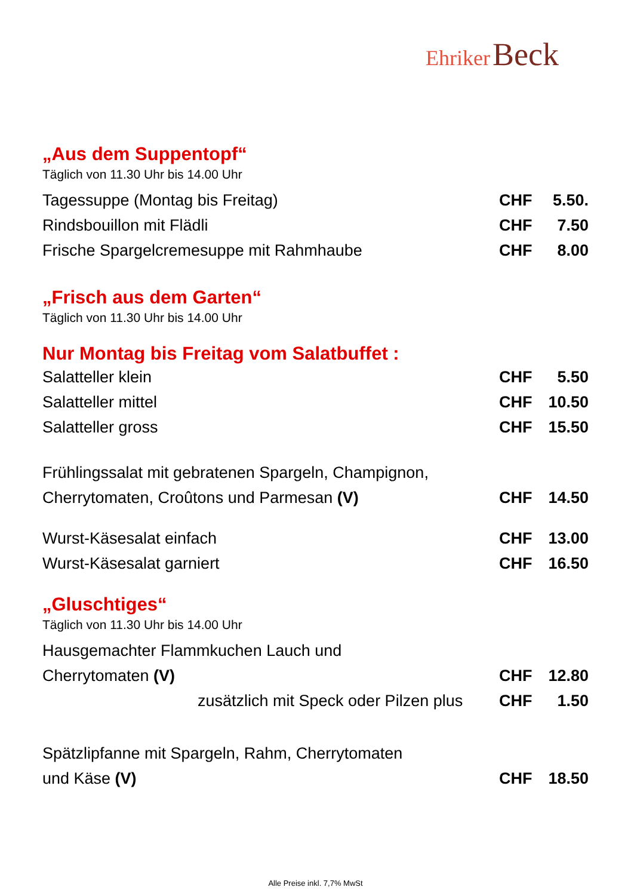Ehriker Beck
„Aus dem Suppentopf“
Täglich von 11.30 Uhr bis 14.00 Uhr
| Tagessuppe (Montag bis Freitag) | CHF | 5.50. |
| Rindsbouillon mit Flädli | CHF | 7.50 |
| Frische Spargelcremesuppe mit Rahmhaube | CHF | 8.00 |
„Frisch aus dem Garten“
Täglich von 11.30 Uhr bis 14.00 Uhr
Nur Montag bis Freitag vom Salatbuffet :
| Salatteller klein | CHF | 5.50 |
| Salatteller mittel | CHF | 10.50 |
| Salatteller gross | CHF | 15.50 |
| Frühlingssalat mit gebratenen Spargeln, Champignon, | | |
| Cherrytomaten, Croûtons und Parmesan (V) | CHF | 14.50 |
| Wurst-Käsesalat einfach | CHF | 13.00 |
| Wurst-Käsesalat garniert | CHF | 16.50 |
„Gluschtiges“
Täglich von 11.30 Uhr bis 14.00 Uhr
| Hausgemachter Flammkuchen Lauch und | | |
| Cherrytomaten (V) | CHF | 12.80 |
| zusätzlich mit Speck oder Pilzen plus | CHF | 1.50 |
| Spätzlipfanne mit Spargeln, Rahm, Cherrytomaten | | |
| und Käse (V) | CHF | 18.50 |
Alle Preise inkl. 7,7% MwSt